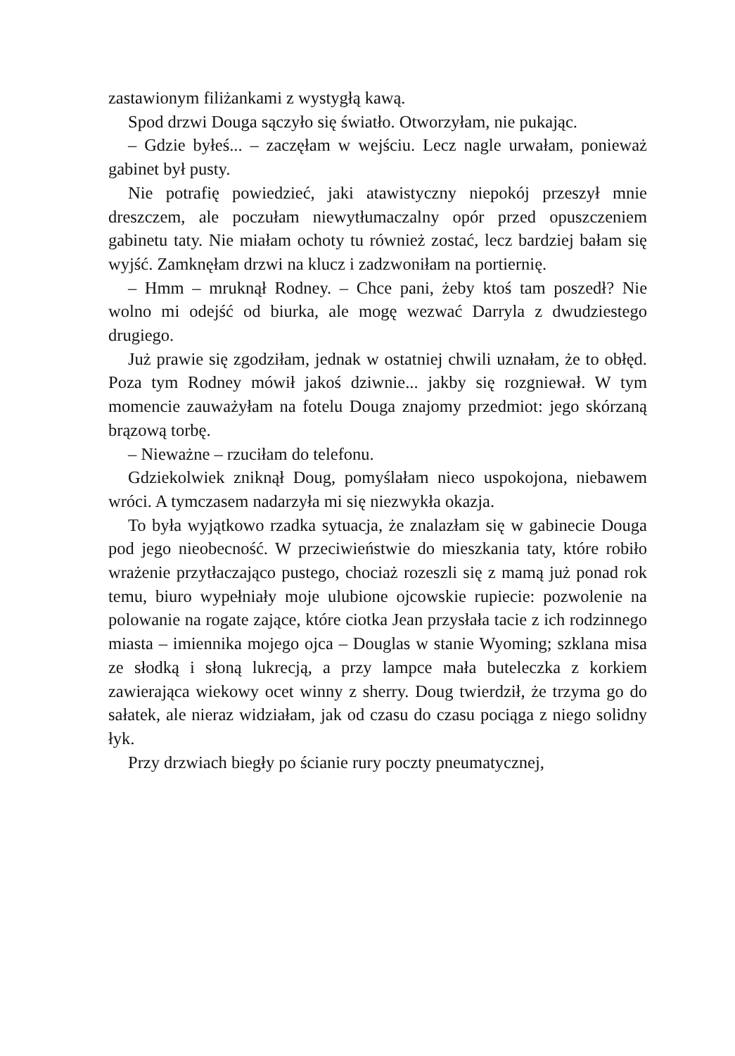zastawionym filiżankami z wystygłą kawą.
Spod drzwi Douga sączyło się światło. Otworzyłam, nie pukając.
– Gdzie byłeś... – zaczęłam w wejściu. Lecz nagle urwałam, ponieważ gabinet był pusty.
Nie potrafię powiedzieć, jaki atawistyczny niepokój przeszył mnie dreszczem, ale poczułam niewytłumaczalny opór przed opuszczeniem gabinetu taty. Nie miałam ochoty tu również zostać, lecz bardziej bałam się wyjść. Zamknęłam drzwi na klucz i zadzwoniłam na portiernię.
– Hmm – mruknął Rodney. – Chce pani, żeby ktoś tam poszedł? Nie wolno mi odejść od biurka, ale mogę wezwać Darryla z dwudziestego drugiego.
Już prawie się zgodziłam, jednak w ostatniej chwili uznałam, że to obłęd. Poza tym Rodney mówił jakoś dziwnie... jakby się rozgniewał. W tym momencie zauważyłam na fotelu Douga znajomy przedmiot: jego skórzaną brązową torbę.
– Nieważne – rzuciłam do telefonu.
Gdziekolwiek zniknął Doug, pomyślałam nieco uspokojona, niebawem wróci. A tymczasem nadarzyła mi się niezwykła okazja.
To była wyjątkowo rzadka sytuacja, że znalazłam się w gabinecie Douga pod jego nieobecność. W przeciwieństwie do mieszkania taty, które robiło wrażenie przytłaczająco pustego, chociaż rozeszli się z mamą już ponad rok temu, biuro wypełniały moje ulubione ojcowskie rupiecie: pozwolenie na polowanie na rogate zające, które ciotka Jean przysłała tacie z ich rodzinnego miasta – imiennika mojego ojca – Douglas w stanie Wyoming; szklana misa ze słodką i słoną lukrecją, a przy lampce mała buteleczka z korkiem zawierająca wiekowy ocet winny z sherry. Doug twierdził, że trzyma go do sałatek, ale nieraz widziałam, jak od czasu do czasu pociąga z niego solidny łyk.
Przy drzwiach biegły po ścianie rury poczty pneumatycznej,